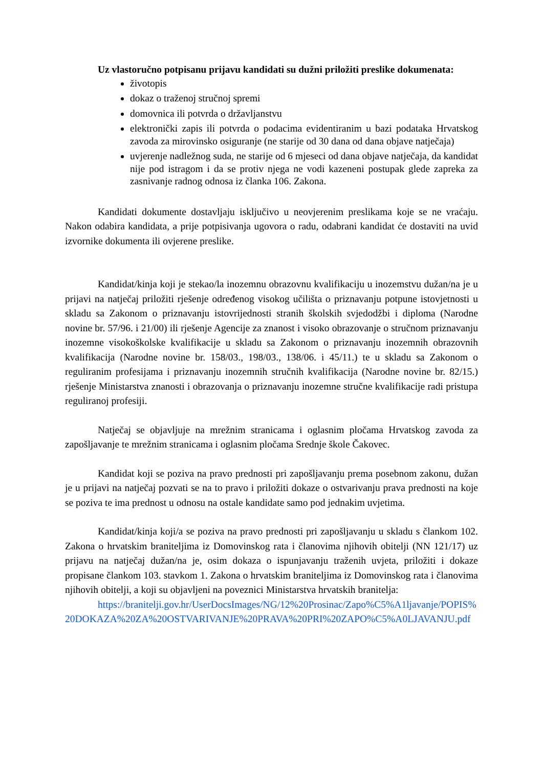Uz vlastoručno potpisanu prijavu kandidati su dužni priložiti preslike dokumenata:
životopis
dokaz o traženoj stručnoj spremi
domovnica ili potvrda o državljanstvu
elektronički zapis ili potvrda o podacima evidentiranim u bazi podataka Hrvatskog zavoda za mirovinsko osiguranje (ne starije od 30 dana od dana objave natječaja)
uvjerenje nadležnog suda, ne starije od 6 mjeseci od dana objave natječaja, da kandidat nije pod istragom i da se protiv njega ne vodi kazeneni postupak glede zapreka za zasnivanje radnog odnosa iz članka 106. Zakona.
Kandidati dokumente dostavljaju isključivo u neovjerenim preslikama koje se ne vraćaju. Nakon odabira kandidata, a prije potpisivanja ugovora o radu, odabrani kandidat će dostaviti na uvid izvornike dokumenta ili ovjerene preslike.
Kandidat/kinja koji je stekao/la inozemnu obrazovnu kvalifikaciju u inozemstvu dužan/na je u prijavi na natječaj priložiti rješenje određenog visokog učilišta o priznavanju potpune istovjetnosti u skladu sa Zakonom o priznavanju istovrijednosti stranih školskih svjedodžbi i diploma (Narodne novine br. 57/96. i 21/00) ili rješenje Agencije za znanost i visoko obrazovanje o stručnom priznavanju inozemne visokoškolske kvalifikacije u skladu sa Zakonom o priznavanju inozemnih obrazovnih kvalifikacija (Narodne novine br. 158/03., 198/03., 138/06. i 45/11.) te u skladu sa Zakonom o reguliranim profesijama i priznavanju inozemnih stručnih kvalifikacija (Narodne novine br. 82/15.) rješenje Ministarstva znanosti i obrazovanja o priznavanju inozemne stručne kvalifikacije radi pristupa reguliranoj profesiji.
Natječaj se objavljuje na mrežnim stranicama i oglasnim pločama Hrvatskog zavoda za zapošljavanje te mrežnim stranicama i oglasnim pločama Srednje škole Čakovec.
Kandidat koji se poziva na pravo prednosti pri zapošljavanju prema posebnom zakonu, dužan je u prijavi na natječaj pozvati se na to pravo i priložiti dokaze o ostvarivanju prava prednosti na koje se poziva te ima prednost u odnosu na ostale kandidate samo pod jednakim uvjetima.
Kandidat/kinja koji/a se poziva na pravo prednosti pri zapošljavanju u skladu s člankom 102. Zakona o hrvatskim braniteljima iz Domovinskog rata i članovima njihovih obitelji (NN 121/17) uz prijavu na natječaj dužan/na je, osim dokaza o ispunjavanju traženih uvjeta, priložiti i dokaze propisane člankom 103. stavkom 1. Zakona o hrvatskim braniteljima iz Domovinskog rata i članovima njihovih obitelji, a koji su objavljeni na poveznici Ministarstva hrvatskih branitelja:
https://branitelji.gov.hr/UserDocsImages/NG/12%20Prosinac/Zapo%C5%A1ljavanje/POPIS%20DOKAZA%20ZA%20OSTVARIVANJE%20PRAVA%20PRI%20ZAPO%C5%A0LJAVANJU.pdf